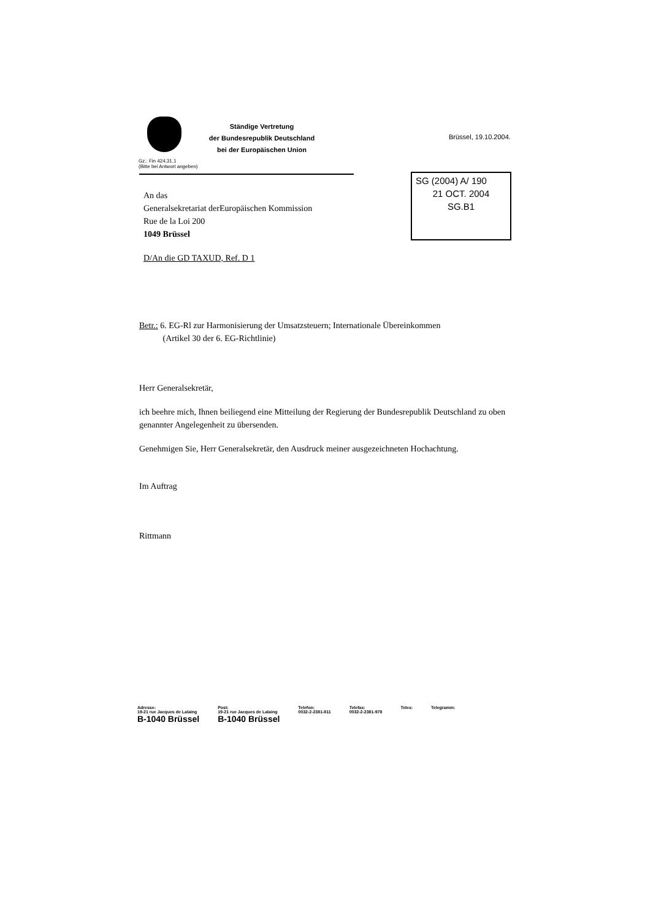Ständige Vertretung
der Bundesrepublik Deutschland
bei der Europäischen Union
Brüssel, 19.10.2004.
Gz.: Fin 424.31.1
(Bitte bei Antwort angeben)
SG (2004) A/ 190
21 OCT. 2004
SG.B1
An das
Generalsekretariat derEuropäischen Kommission
Rue de la Loi 200
1049 Brüssel
D/An die GD TAXUD, Ref. D 1
Betr.: 6. EG-Rl zur Harmonisierung der Umsatzsteuern; Internationale Übereinkommen
(Artikel 30 der 6. EG-Richtlinie)
Herr Generalsekretär,
ich beehre mich, Ihnen beiliegend eine Mitteilung der Regierung der Bundesrepublik Deutschland zu oben genannter Angelegenheit zu übersenden.
Genehmigen Sie, Herr Generalsekretär, den Ausdruck meiner ausgezeichneten Hochachtung.
Im Auftrag
Rittmann
Adresse:
19-21 rue Jacques de Lalaing
B-1040 Brüssel
Post:
19-21 rue Jacques de Lalaing
B-1040 Brüssel
Telefon:
0032-2-2381-811
Telefax:
0032-2-2381-978
Telex: Telegramm: